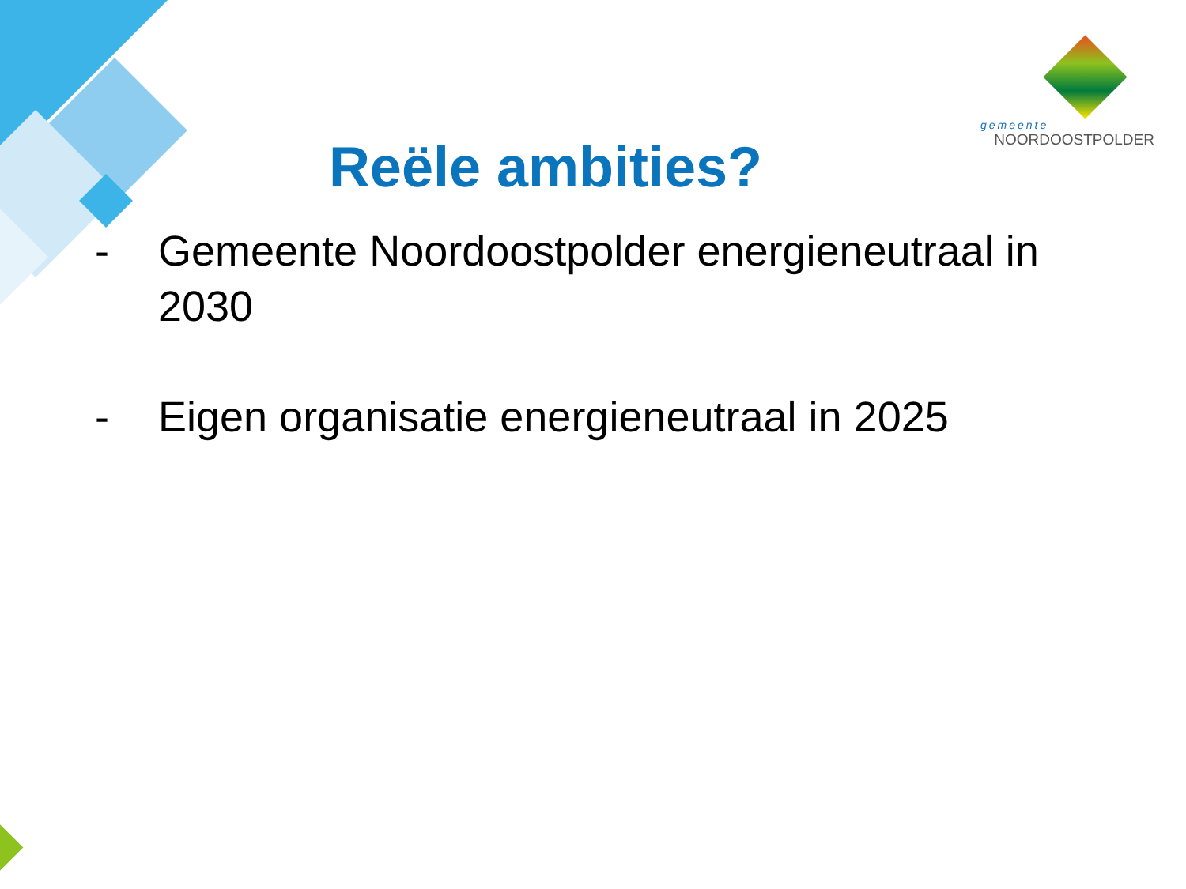gemeente
NOORDOOSTPOLDER
Reële ambities?
- Gemeente Noordoostpolder energieneutraal in 2030
- Eigen organisatie energieneutraal in 2025